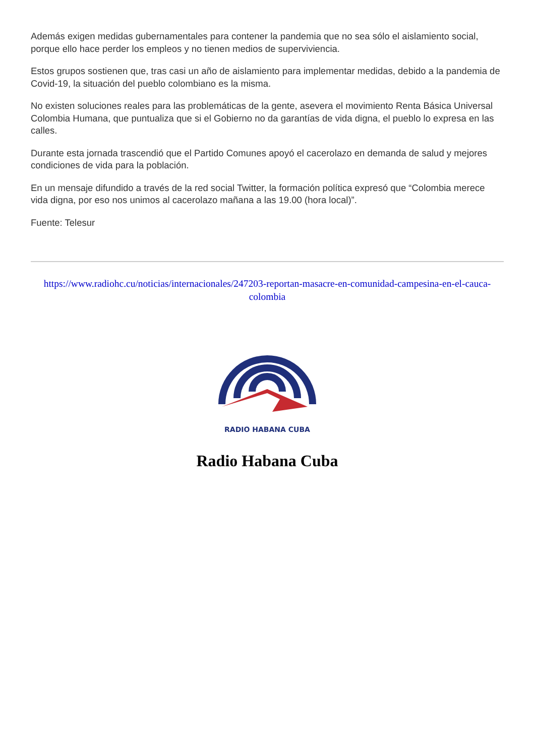Además exigen medidas gubernamentales para contener la pandemia que no sea sólo el aislamiento social, porque ello hace perder los empleos y no tienen medios de superviviencia.
Estos grupos sostienen que, tras casi un año de aislamiento para implementar medidas, debido a la pandemia de Covid-19, la situación del pueblo colombiano es la misma.
No existen soluciones reales para las problemáticas de la gente, asevera el movimiento Renta Básica Universal Colombia Humana, que puntualiza que si el Gobierno no da garantías de vida digna, el pueblo lo expresa en las calles.
Durante esta jornada trascendió que el Partido Comunes apoyó el cacerolazo en demanda de salud y mejores condiciones de vida para la población.
En un mensaje difundido a través de la red social Twitter, la formación política expresó que “Colombia merece vida digna, por eso nos unimos al cacerolazo mañana a las 19.00 (hora local)”.
Fuente: Telesur
https://www.radiohc.cu/noticias/internacionales/247203-reportan-masacre-en-comunidad-campesina-en-el-cauca-colombia
RADIO HABANA CUBA
Radio Habana Cuba